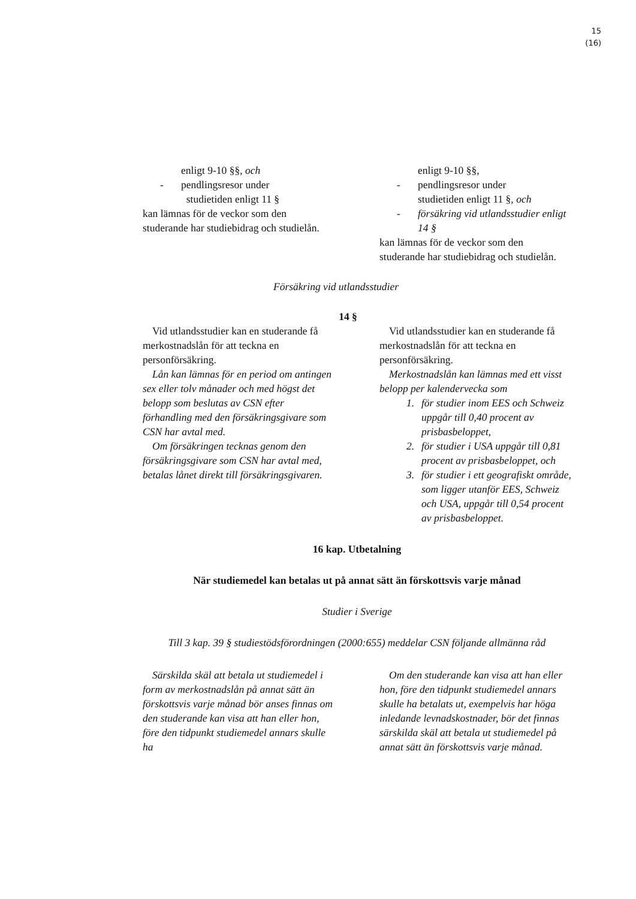15
(16)
enligt 9-10 §§, och
- pendlingsresor under
studietiden enligt 11 §
kan lämnas för de veckor som den studerande har studiebidrag och studielån.
enligt 9-10 §§,
- pendlingsresor under
studietiden enligt 11 §, och
- försäkring vid utlandsstudier enligt 14 §
kan lämnas för de veckor som den studerande har studiebidrag och studielån.
Försäkring vid utlandsstudier
14 §
Vid utlandsstudier kan en studerande få merkostnadslån för att teckna en personförsäkring.
Lån kan lämnas för en period om antingen sex eller tolv månader och med högst det belopp som beslutas av CSN efter förhandling med den försäkringsgivare som CSN har avtal med.
Om försäkringen tecknas genom den försäkringsgivare som CSN har avtal med, betalas lånet direkt till försäkringsgivaren.
Vid utlandsstudier kan en studerande få merkostnadslån för att teckna en personförsäkring.
Merkostnadslån kan lämnas med ett visst belopp per kalendervecka som
1. för studier inom EES och Schweiz uppgår till 0,40 procent av prisbasbeloppet,
2. för studier i USA uppgår till 0,81 procent av prisbasbeloppet, och
3. för studier i ett geografiskt område, som ligger utanför EES, Schweiz och USA, uppgår till 0,54 procent av prisbasbeloppet.
16 kap. Utbetalning
När studiemedel kan betalas ut på annat sätt än förskottsvis varje månad
Studier i Sverige
Till 3 kap. 39 § studiestödsförordningen (2000:655) meddelar CSN följande allmänna råd
Särskilda skäl att betala ut studiemedel i form av merkostnadslån på annat sätt än förskottsvis varje månad bör anses finnas om den studerande kan visa att han eller hon, före den tidpunkt studiemedel annars skulle ha
Om den studerande kan visa att han eller hon, före den tidpunkt studiemedel annars skulle ha betalats ut, exempelvis har höga inledande levnadskostnader, bör det finnas särskilda skäl att betala ut studiemedel på annat sätt än förskottsvis varje månad.